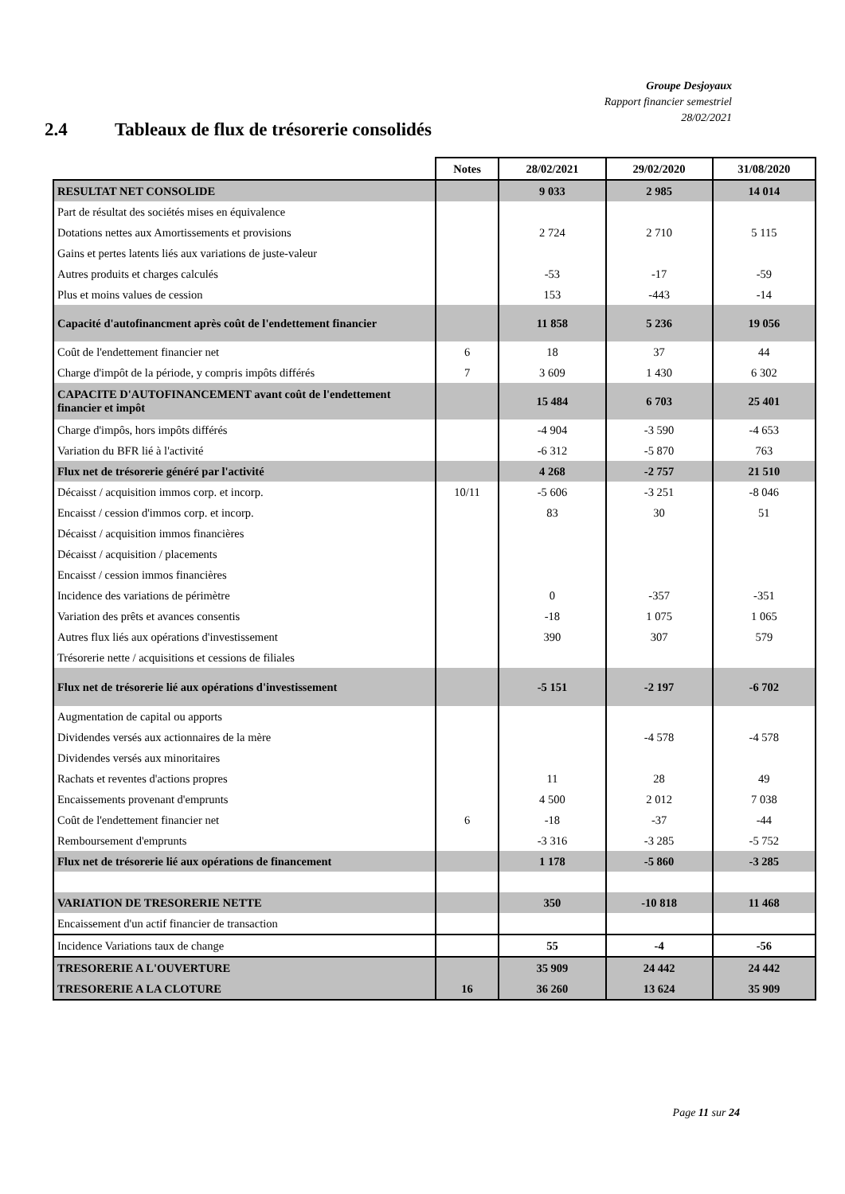Groupe Desjoyaux
Rapport financier semestriel
28/02/2021
2.4 Tableaux de flux de trésorerie consolidés
| | Notes | 28/02/2021 | 29/02/2020 | 31/08/2020 |
| --- | --- | --- | --- | --- |
| RESULTAT NET CONSOLIDE | | 9 033 | 2 985 | 14 014 |
| Part de résultat des sociétés mises en équivalence | | | | |
| Dotations nettes aux Amortissements et provisions | | 2 724 | 2 710 | 5 115 |
| Gains et pertes latents liés aux variations de juste-valeur | | | | |
| Autres produits et charges calculés | | -53 | -17 | -59 |
| Plus et moins values de cession | | 153 | -443 | -14 |
| Capacité d'autofinancment après coût de l'endettement financier | | 11 858 | 5 236 | 19 056 |
| Coût de l'endettement financier net | 6 | 18 | 37 | 44 |
| Charge d'impôt de la période, y compris impôts différés | 7 | 3 609 | 1 430 | 6 302 |
| CAPACITE D'AUTOFINANCEMENT avant coût de l'endettement financier et impôt | | 15 484 | 6 703 | 25 401 |
| Charge d'impôs, hors impôts différés | | -4 904 | -3 590 | -4 653 |
| Variation du BFR lié à l'activité | | -6 312 | -5 870 | 763 |
| Flux net de trésorerie généré par l'activité | | 4 268 | -2 757 | 21 510 |
| Décaisst / acquisition immos corp. et incorp. | 10/11 | -5 606 | -3 251 | -8 046 |
| Encaisst / cession d'immos corp. et incorp. | | 83 | 30 | 51 |
| Décaisst / acquisition immos financières | | | | |
| Décaisst / acquisition / placements | | | | |
| Encaisst / cession immos financières | | | | |
| Incidence des variations de périmètre | | 0 | -357 | -351 |
| Variation des prêts et avances consentis | | -18 | 1 075 | 1 065 |
| Autres flux liés aux opérations d'investissement | | 390 | 307 | 579 |
| Trésorerie nette / acquisitions et cessions de filiales | | | | |
| Flux net de trésorerie lié aux opérations d'investissement | | -5 151 | -2 197 | -6 702 |
| Augmentation de capital ou apports | | | | |
| Dividendes versés aux actionnaires de la mère | | | -4 578 | -4 578 |
| Dividendes versés aux minoritaires | | | | |
| Rachats et reventes d'actions propres | | 11 | 28 | 49 |
| Encaissements provenant d'emprunts | | 4 500 | 2 012 | 7 038 |
| Coût de l'endettement financier net | 6 | -18 | -37 | -44 |
| Remboursement d'emprunts | | -3 316 | -3 285 | -5 752 |
| Flux net de trésorerie lié aux opérations de financement | | 1 178 | -5 860 | -3 285 |
| VARIATION DE TRESORERIE NETTE | | 350 | -10 818 | 11 468 |
| Encaissement d'un actif financier de transaction | | | | |
| Incidence Variations taux de change | | 55 | -4 | -56 |
| TRESORERIE A L'OUVERTURE | | 35 909 | 24 442 | 24 442 |
| TRESORERIE A LA CLOTURE | 16 | 36 260 | 13 624 | 35 909 |
Page 11 sur 24